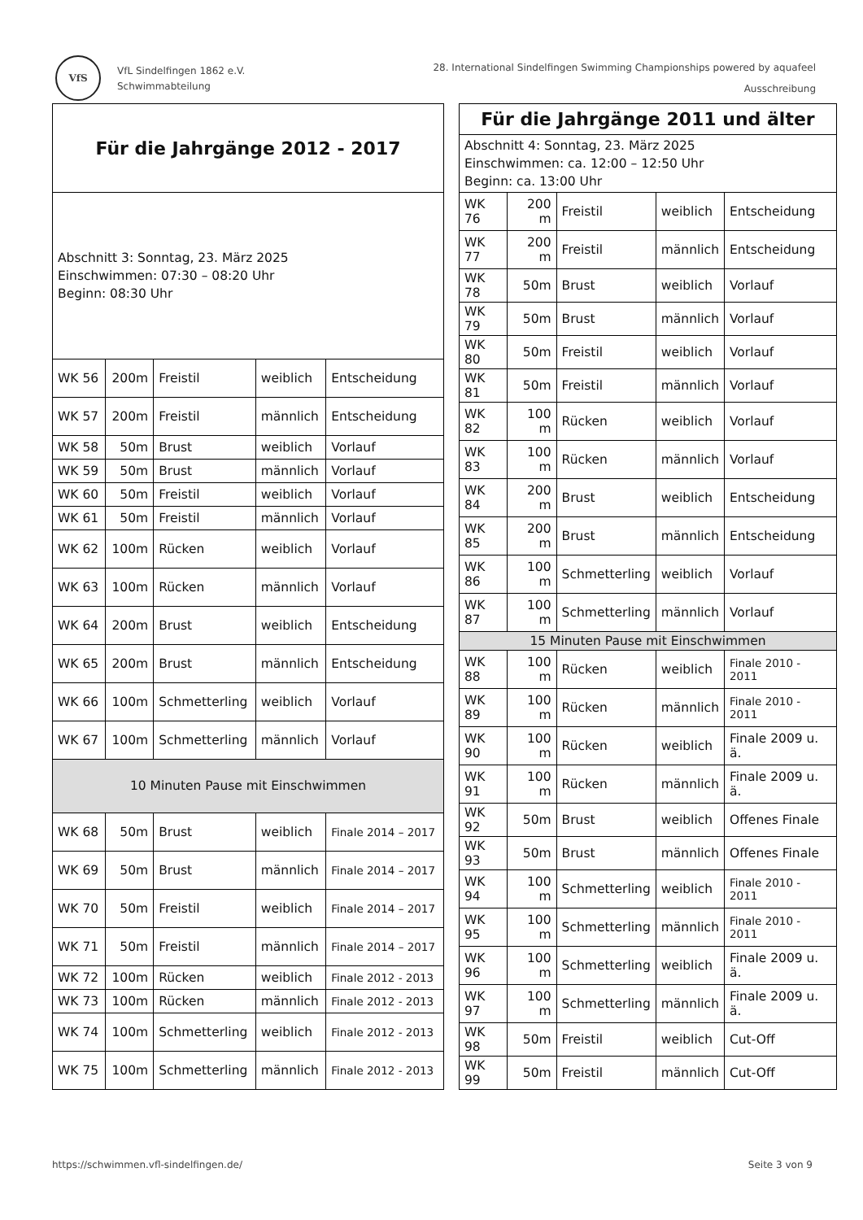VfS
VfL Sindelfingen 1862 e.V.
Schwimmabteilung
28. International Sindelfingen Swimming Championships powered by aquafeel
Ausschreibung
| Für die Jahrgänge 2012 - 2017 | | | | |
| --- | --- | --- | --- | --- |
| Abschnitt 3: Sonntag, 23. März 2025 Einschwimmen: 07:30 – 08:20 Uhr Beginn: 08:30 Uhr | | | | |
| WK 56 | 200m | Freistil | weiblich | Entscheidung |
| WK 57 | 200m | Freistil | männlich | Entscheidung |
| WK 58 | 50m | Brust | weiblich | Vorlauf |
| WK 59 | 50m | Brust | männlich | Vorlauf |
| WK 60 | 50m | Freistil | weiblich | Vorlauf |
| WK 61 | 50m | Freistil | männlich | Vorlauf |
| WK 62 | 100m | Rücken | weiblich | Vorlauf |
| WK 63 | 100m | Rücken | männlich | Vorlauf |
| WK 64 | 200m | Brust | weiblich | Entscheidung |
| WK 65 | 200m | Brust | männlich | Entscheidung |
| WK 66 | 100m | Schmetterling | weiblich | Vorlauf |
| WK 67 | 100m | Schmetterling | männlich | Vorlauf |
| 10 Minuten Pause mit Einschwimmen | | | | |
| WK 68 | 50m | Brust | weiblich | Finale 2014 – 2017 |
| WK 69 | 50m | Brust | männlich | Finale 2014 – 2017 |
| WK 70 | 50m | Freistil | weiblich | Finale 2014 – 2017 |
| WK 71 | 50m | Freistil | männlich | Finale 2014 – 2017 |
| WK 72 | 100m | Rücken | weiblich | Finale 2012 - 2013 |
| WK 73 | 100m | Rücken | männlich | Finale 2012 - 2013 |
| WK 74 | 100m | Schmetterling | weiblich | Finale 2012 - 2013 |
| WK 75 | 100m | Schmetterling | männlich | Finale 2012 - 2013 |
| Für die Jahrgänge 2011 und älter | | | | |
| --- | --- | --- | --- | --- |
| Abschnitt 4: Sonntag, 23. März 2025 Einschwimmen: ca. 12:00 – 12:50 Uhr Beginn: ca. 13:00 Uhr | | | | |
| WK 76 | 200 m | Freistil | weiblich | Entscheidung |
| WK 77 | 200 m | Freistil | männlich | Entscheidung |
| WK 78 | 50m | Brust | weiblich | Vorlauf |
| WK 79 | 50m | Brust | männlich | Vorlauf |
| WK 80 | 50m | Freistil | weiblich | Vorlauf |
| WK 81 | 50m | Freistil | männlich | Vorlauf |
| WK 82 | 100 m | Rücken | weiblich | Vorlauf |
| WK 83 | 100 m | Rücken | männlich | Vorlauf |
| WK 84 | 200 m | Brust | weiblich | Entscheidung |
| WK 85 | 200 m | Brust | männlich | Entscheidung |
| WK 86 | 100 m | Schmetterling | weiblich | Vorlauf |
| WK 87 | 100 m | Schmetterling | männlich | Vorlauf |
| 15 Minuten Pause mit Einschwimmen | | | | |
| WK 88 | 100 m | Rücken | weiblich | Finale 2010 - 2011 |
| WK 89 | 100 m | Rücken | männlich | Finale 2010 - 2011 |
| WK 90 | 100 m | Rücken | weiblich | Finale 2009 u. ä. |
| WK 91 | 100 m | Rücken | männlich | Finale 2009 u. ä. |
| WK 92 | 50m | Brust | weiblich | Offenes Finale |
| WK 93 | 50m | Brust | männlich | Offenes Finale |
| WK 94 | 100 m | Schmetterling | weiblich | Finale 2010 - 2011 |
| WK 95 | 100 m | Schmetterling | männlich | Finale 2010 - 2011 |
| WK 96 | 100 m | Schmetterling | weiblich | Finale 2009 u. ä. |
| WK 97 | 100 m | Schmetterling | männlich | Finale 2009 u. ä. |
| WK 98 | 50m | Freistil | weiblich | Cut-Off |
| WK 99 | 50m | Freistil | männlich | Cut-Off |
https://schwimmen.vfl-sindelfingen.de/ Seite 3 von 9